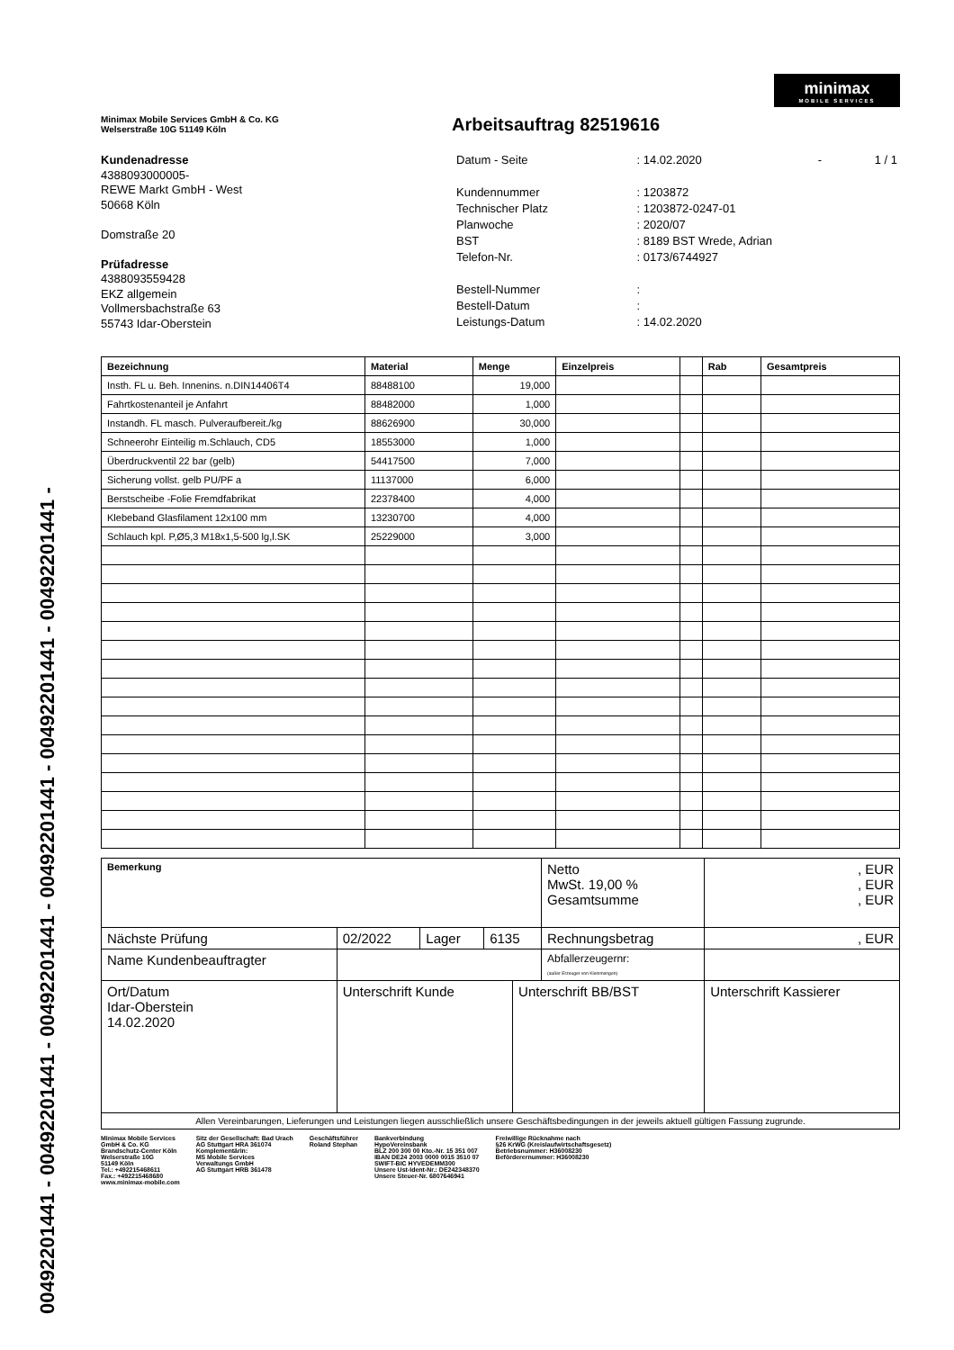00492201441 - 00492201441 - 00492201441 - 00492201441 - 00492201441 - 00492201441 -
minimax
MOBILE SERVICES
Minimax Mobile Services GmbH & Co. KG
Welserstraße 10G 51149 Köln
Arbeitsauftrag 82519616
Kundenadresse
4388093000005-
REWE Markt GmbH - West
50668 Köln
Domstraße 20
Prüfadresse
4388093559428
EKZ allgemein
Vollmersbachstraße 63
55743 Idar-Oberstein
| Datum - Seite | : | 14.02.2020 | - | 1 / 1 |
| Kundennummer | : | 1203872 | | |
| Technischer Platz | : | 1203872-0247-01 | | |
| Planwoche | : | 2020/07 | | |
| BST | : | 8189 BST Wrede, Adrian | | |
| Telefon-Nr. | : | 0173/6744927 | | |
| Bestell-Nummer | : | | | |
| Bestell-Datum | : | | | |
| Leistungs-Datum | : | 14.02.2020 | | |
| Bezeichnung | Material | Menge | Einzelpreis | | Rab | Gesamtpreis |
| --- | --- | --- | --- | --- | --- | --- |
| Insth. FL u. Beh. Innenins. n.DIN14406T4 | 88488100 | 19,000 | | | | |
| Fahrtkostenanteil je Anfahrt | 88482000 | 1,000 | | | | |
| Instandh. FL masch. Pulveraufbereit./kg | 88626900 | 30,000 | | | | |
| Schneerohr Einteilig m.Schlauch, CD5 | 18553000 | 1,000 | | | | |
| Überdruckventil 22 bar (gelb) | 54417500 | 7,000 | | | | |
| Sicherung vollst. gelb PU/PF a | 11137000 | 6,000 | | | | |
| Berstscheibe -Folie Fremdfabrikat | 22378400 | 4,000 | | | | |
| Klebeband Glasfilament 12x100 mm | 13230700 | 4,000 | | | | |
| Schlauch kpl. P,Ø5,3 M18x1,5-500 lg,l.SK | 25229000 | 3,000 | | | | |
| Bemerkung | | | | | Netto MwSt. 19,00 % Gesamtsumme | , EUR , EUR , EUR |
| Nächste Prüfung | 02/2022 | Lager | 6135 | | Rechnungsbetrag | , EUR |
| Name Kundenbeauftragter | | | | | Abfallerzeugernr: (außer Erzeuger von Kleinmengen) | |
| Ort/Datum Idar-Oberstein 14.02.2020 | Unterschrift Kunde | | | Unterschrift BB/BST | | Unterschrift Kassierer |
| Allen Vereinbarungen, Lieferungen und Leistungen liegen ausschließlich unsere Geschäftsbedingungen in der jeweils aktuell gültigen Fassung zugrunde. | | | | | | |
Minimax Mobile Services
GmbH & Co. KG
Brandschutz-Center Köln
Welserstraße 10G
51149 Köln
Tel.: +492215468611
Fax.: +492215468680
www.minimax-mobile.com
Sitz der Gesellschaft: Bad Urach
AG Stuttgart HRA 361074
Komplementärin:
MS Mobile Services
Verwaltungs GmbH
AG Stuttgart HRB 361478
Geschäftsführer
Roland Stephan
Bankverbindung
HypoVereinsbank
BLZ 200 300 00 Kto.-Nr. 15 351 007
IBAN DE24 2003 0000 0015 3510 07
SWIFT-BIC HYVEDEMM300
Unsere Ust-Ident-Nr.: DE242348370
Unsere Steuer-Nr. 6807646941
Freiwillige Rücknahme nach
§26 KrWG (Kreislaufwirtschaftsgesetz)
Betriebsnummer: H36008230
Beförderernummer: H36008230